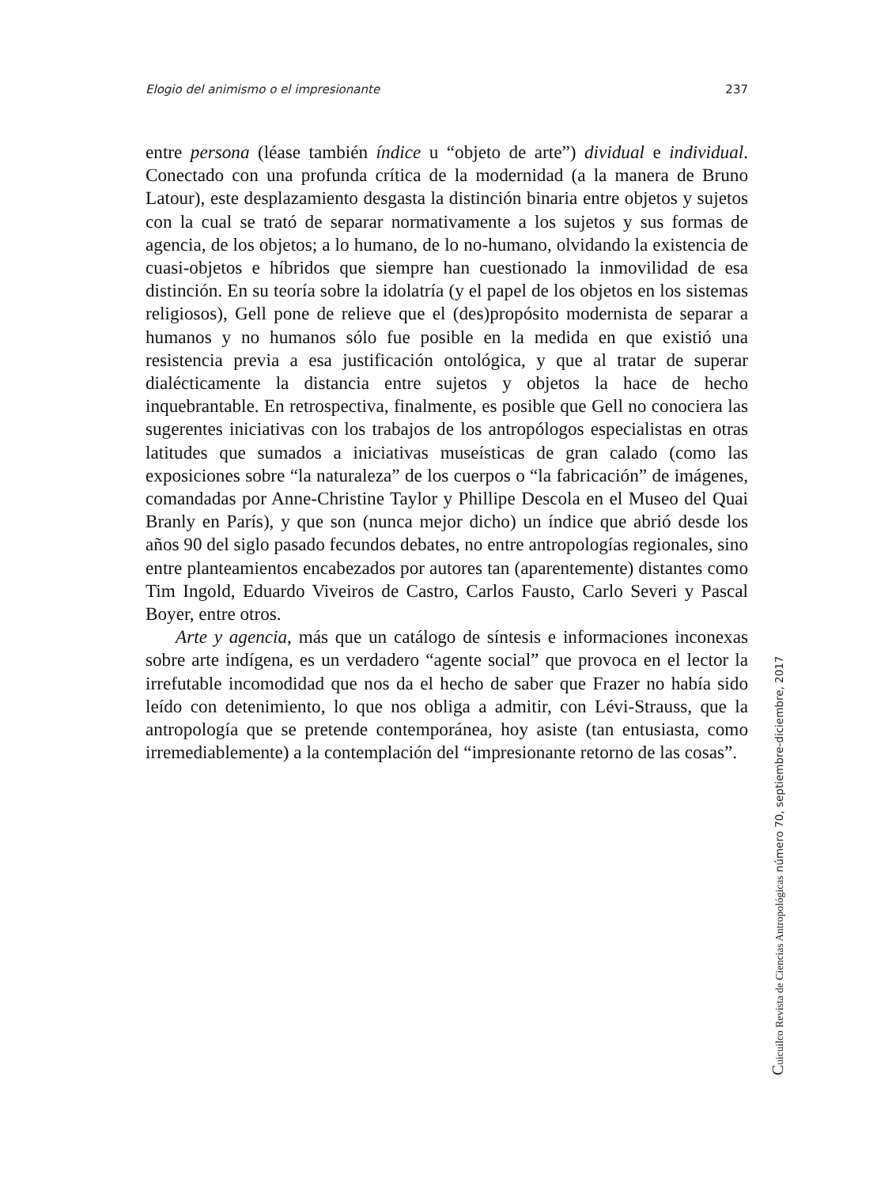Elogio del animismo o el impresionante 237
entre persona (léase también índice u “objeto de arte”) dividual e individual. Conectado con una profunda crítica de la modernidad (a la manera de Bruno Latour), este desplazamiento desgasta la distinción binaria entre objetos y sujetos con la cual se trató de separar normativamente a los sujetos y sus formas de agencia, de los objetos; a lo humano, de lo no-humano, olvidando la existencia de cuasi-objetos e híbridos que siempre han cuestionado la inmovilidad de esa distinción. En su teoría sobre la idolatría (y el papel de los objetos en los sistemas religiosos), Gell pone de relieve que el (des)propósito modernista de separar a humanos y no humanos sólo fue posible en la medida en que existió una resistencia previa a esa justificación ontológica, y que al tratar de superar dialécticamente la distancia entre sujetos y objetos la hace de hecho inquebrantable. En retrospectiva, finalmente, es posible que Gell no conociera las sugerentes iniciativas con los trabajos de los antropólogos especialistas en otras latitudes que sumados a iniciativas museísticas de gran calado (como las exposiciones sobre “la naturaleza” de los cuerpos o “la fabricación” de imágenes, comandadas por Anne-Christine Taylor y Phillipe Descola en el Museo del Quai Branly en París), y que son (nunca mejor dicho) un índice que abrió desde los años 90 del siglo pasado fecundos debates, no entre antropologías regionales, sino entre planteamientos encabezados por autores tan (aparentemente) distantes como Tim Ingold, Eduardo Viveiros de Castro, Carlos Fausto, Carlo Severi y Pascal Boyer, entre otros.
Arte y agencia, más que un catálogo de síntesis e informaciones inconexas sobre arte indígena, es un verdadero “agente social” que provoca en el lector la irrefutable incomodidad que nos da el hecho de saber que Frazer no había sido leído con detenimiento, lo que nos obliga a admitir, con Lévi-Strauss, que la antropología que se pretende contemporánea, hoy asiste (tan entusiasta, como irremediablemente) a la contemplación del “impresionante retorno de las cosas”.
Cuicuilco Revista de Ciencias Antropológicas número 70, septiembre-diciembre, 2017